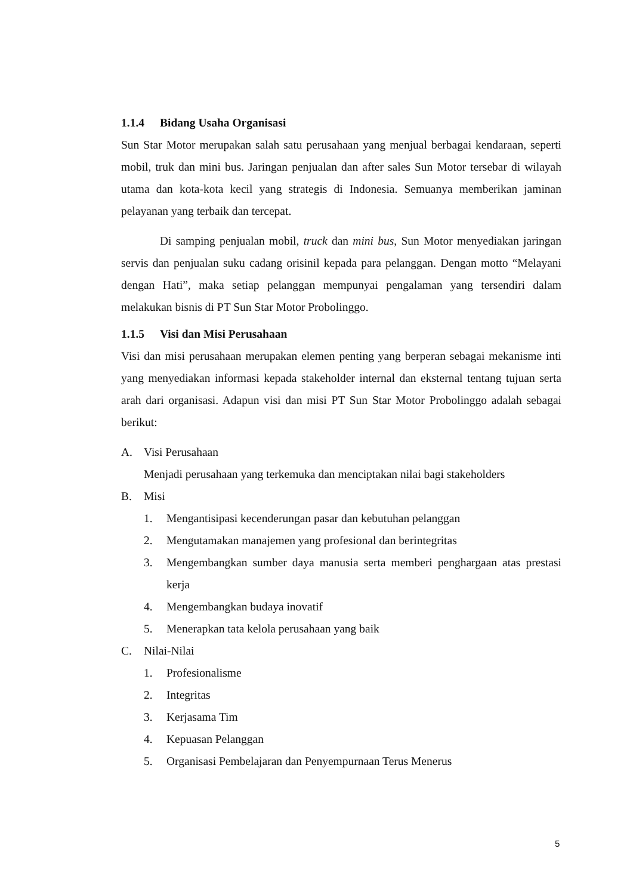1.1.4 Bidang Usaha Organisasi
Sun Star Motor merupakan salah satu perusahaan yang menjual berbagai kendaraan, seperti mobil, truk dan mini bus. Jaringan penjualan dan after sales Sun Motor tersebar di wilayah utama dan kota-kota kecil yang strategis di Indonesia. Semuanya memberikan jaminan pelayanan yang terbaik dan tercepat.
Di samping penjualan mobil, truck dan mini bus, Sun Motor menyediakan jaringan servis dan penjualan suku cadang orisinil kepada para pelanggan. Dengan motto “Melayani dengan Hati”, maka setiap pelanggan mempunyai pengalaman yang tersendiri dalam melakukan bisnis di PT Sun Star Motor Probolinggo.
1.1.5 Visi dan Misi Perusahaan
Visi dan misi perusahaan merupakan elemen penting yang berperan sebagai mekanisme inti yang menyediakan informasi kepada stakeholder internal dan eksternal tentang tujuan serta arah dari organisasi. Adapun visi dan misi PT Sun Star Motor Probolinggo adalah sebagai berikut:
A. Visi Perusahaan
Menjadi perusahaan yang terkemuka dan menciptakan nilai bagi stakeholders
B. Misi
1. Mengantisipasi kecenderungan pasar dan kebutuhan pelanggan
2. Mengutamakan manajemen yang profesional dan berintegritas
3. Mengembangkan sumber daya manusia serta memberi penghargaan atas prestasi kerja
4. Mengembangkan budaya inovatif
5. Menerapkan tata kelola perusahaan yang baik
C. Nilai-Nilai
1. Profesionalisme
2. Integritas
3. Kerjasama Tim
4. Kepuasan Pelanggan
5. Organisasi Pembelajaran dan Penyempurnaan Terus Menerus
5